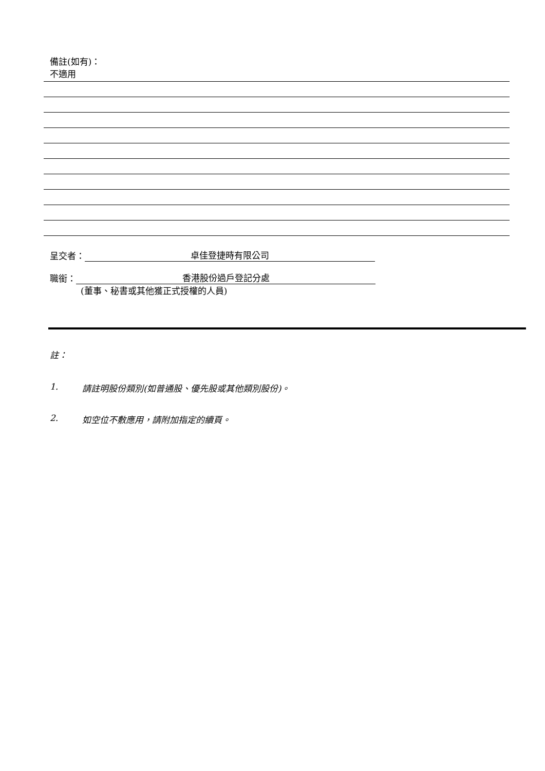備註(如有)：
不適用
呈交者： 卓佳登捷時有限公司
職銜： 香港股份過戶登記分處
(董事、秘書或其他獲正式授權的人員)
註：
1. 請註明股份類別(如普通股、優先股或其他類別股份)。
2. 如空位不敷應用，請附加指定的續頁。